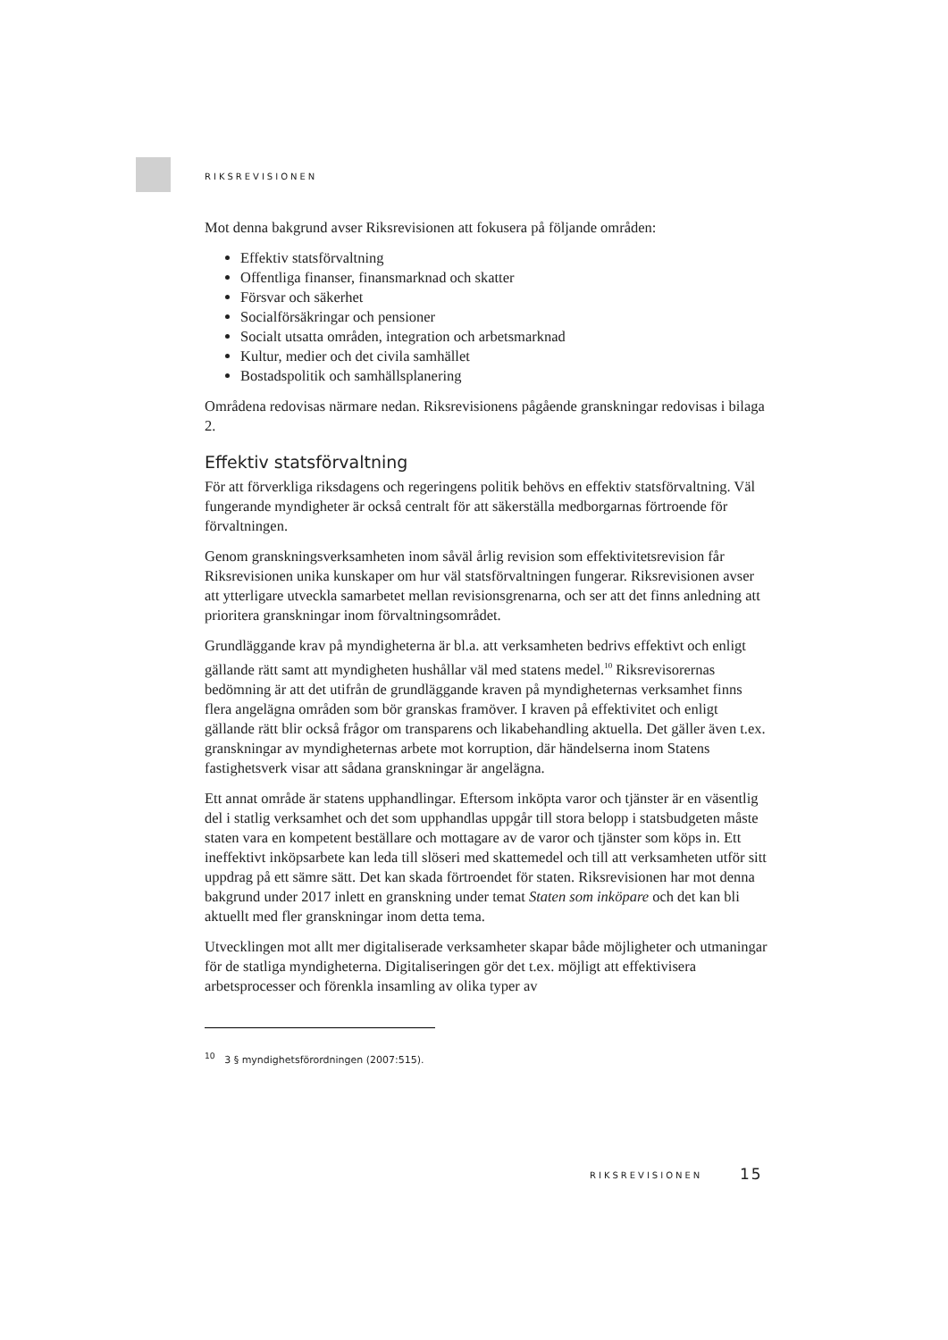RIKSREVISIONEN
Mot denna bakgrund avser Riksrevisionen att fokusera på följande områden:
Effektiv statsförvaltning
Offentliga finanser, finansmarknad och skatter
Försvar och säkerhet
Socialförsäkringar och pensioner
Socialt utsatta områden, integration och arbetsmarknad
Kultur, medier och det civila samhället
Bostadspolitik och samhällsplanering
Områdena redovisas närmare nedan. Riksrevisionens pågående granskningar redovisas i bilaga 2.
Effektiv statsförvaltning
För att förverkliga riksdagens och regeringens politik behövs en effektiv statsförvaltning. Väl fungerande myndigheter är också centralt för att säkerställa medborgarnas förtroende för förvaltningen.
Genom granskningsverksamheten inom såväl årlig revision som effektivitetsrevision får Riksrevisionen unika kunskaper om hur väl statsförvaltningen fungerar. Riksrevisionen avser att ytterligare utveckla samarbetet mellan revisionsgrenarna, och ser att det finns anledning att prioritera granskningar inom förvaltningsområdet.
Grundläggande krav på myndigheterna är bl.a. att verksamheten bedrivs effektivt och enligt gällande rätt samt att myndigheten hushållar väl med statens medel.<sup>10</sup> Riksrevisorernas bedömning är att det utifrån de grundläggande kraven på myndigheternas verksamhet finns flera angelägna områden som bör granskas framöver. I kraven på effektivitet och enligt gällande rätt blir också frågor om transparens och likabehandling aktuella. Det gäller även t.ex. granskningar av myndigheternas arbete mot korruption, där händelserna inom Statens fastighetsverk visar att sådana granskningar är angelägna.
Ett annat område är statens upphandlingar. Eftersom inköpta varor och tjänster är en väsentlig del i statlig verksamhet och det som upphandlas uppgår till stora belopp i statsbudgeten måste staten vara en kompetent beställare och mottagare av de varor och tjänster som köps in. Ett ineffektivt inköpsarbete kan leda till slöseri med skattemedel och till att verksamheten utför sitt uppdrag på ett sämre sätt. Det kan skada förtroendet för staten. Riksrevisionen har mot denna bakgrund under 2017 inlett en granskning under temat Staten som inköpare och det kan bli aktuellt med fler granskningar inom detta tema.
Utvecklingen mot allt mer digitaliserade verksamheter skapar både möjligheter och utmaningar för de statliga myndigheterna. Digitaliseringen gör det t.ex. möjligt att effektivisera arbetsprocesser och förenkla insamling av olika typer av
<sup>10</sup> 3 § myndighetsförordningen (2007:515).
RIKSREVISIONEN 15